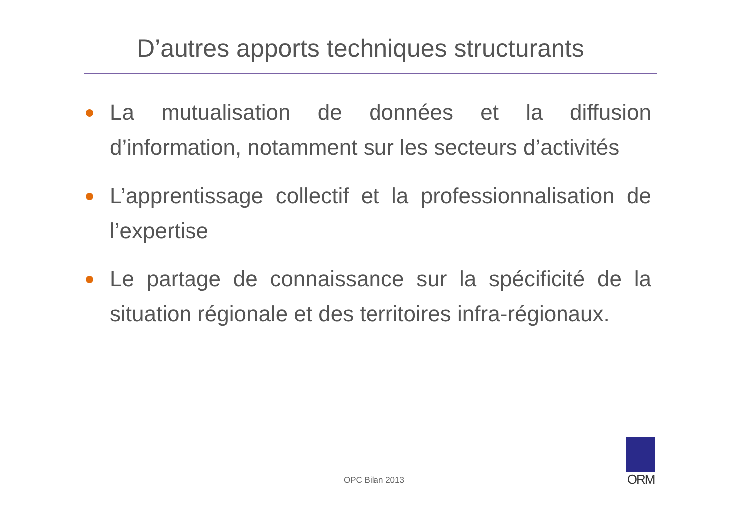D’autres apports techniques structurants
La mutualisation de données et la diffusion d’information, notamment sur les secteurs d’activités
L’apprentissage collectif et la professionnalisation de l’expertise
Le partage de connaissance sur la spécificité de la situation régionale et des territoires infra-régionaux.
OPC Bilan 2013
ORM